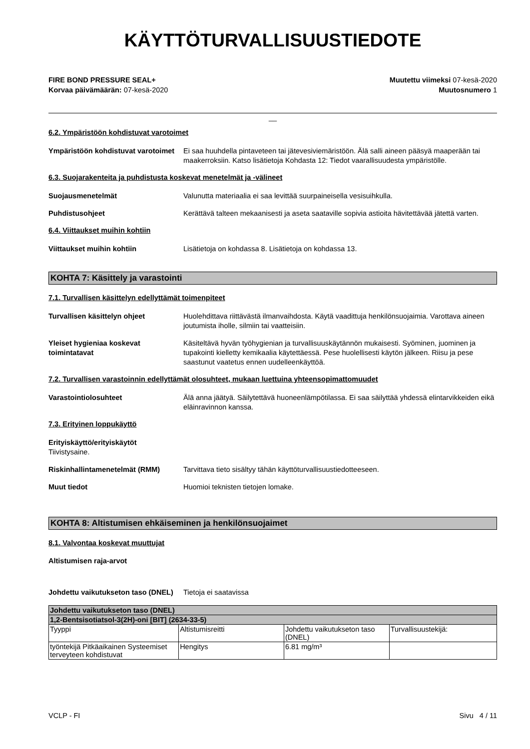KÄYTTÖTURVALLISUUSTIEDOTE
FIRE BOND PRESSURE SEAL+
Korvaa päivämäärän: 07-kesä-2020
Muutettu viimeksi 07-kesä-2020
Muutosnumero 1
__
6.2. Ympäristöön kohdistuvat varotoimet
Ympäristöön kohdistuvat varotoimet
Ei saa huuhdella pintaveteen tai jätevesiviemäristöön. Älä salli aineen pääsyä maaperään tai maakerroksiin. Katso lisätietoja Kohdasta 12: Tiedot vaarallisuudesta ympäristölle.
6.3. Suojarakenteita ja puhdistusta koskevat menetelmät ja -välineet
Suojausmenetelmät Valunutta materiaalia ei saa levittää suurpaineisella vesisuihkulla.
Puhdistusohjeet Kerättävä talteen mekaanisesti ja aseta saataville sopivia astioita hävitettävää jätettä varten.
6.4. Viittaukset muihin kohtiin
Viittaukset muihin kohtiin Lisätietoja on kohdassa 8. Lisätietoja on kohdassa 13.
KOHTA 7: Käsittely ja varastointi
7.1. Turvallisen käsittelyn edellyttämät toimenpiteet
Turvallisen käsittelyn ohjeet Huolehdittava riittävästä ilmanvaihdosta. Käytä vaadittuja henkilönsuojaimia. Varottava aineen joutumista iholle, silmiin tai vaatteisiin.
Yleiset hygieniaa koskevat toimintatavat
Käsiteltävä hyvän työhygienian ja turvallisuuskäytännön mukaisesti. Syöminen, juominen ja tupakointi kielletty kemikaalia käytettäessä. Pese huolellisesti käytön jälkeen. Riisu ja pese saastunut vaatetus ennen uudelleenkäyttöä.
7.2. Turvallisen varastoinnin edellyttämät olosuhteet, mukaan luettuina yhteensopimattomuudet
Varastointiolosuhteet Älä anna jäätyä. Säilytettävä huoneenlämpötilassa. Ei saa säilyttää yhdessä elintarvikkeiden eikä eläinravinnon kanssa.
7.3. Erityinen loppukäyttö
Erityiskäyttö/erityiskäytöt
Tiivistysaine.
Riskinhallintamenetelmät (RMM) Tarvittava tieto sisältyy tähän käyttöturvallisuustiedotteeseen.
Muut tiedot Huomioi teknisten tietojen lomake.
KOHTA 8: Altistumisen ehkäiseminen ja henkilönsuojaimet
8.1. Valvontaa koskevat muuttujat
Altistumisen raja-arvot
Johdettu vaikutukseton taso (DNEL)
Tietoja ei saatavissa
| Johdettu vaikutukseton taso (DNEL) | | | |
| --- | --- | --- | --- |
| 1,2-Bentsisotiatsol-3(2H)-oni [BIT] (2634-33-5) | | | |
| Tyyppi | Altistumisreitti | Johdettu vaikutukseton taso (DNEL) | Turvallisuustekijä: |
| työntekijä Pitkäaikainen Systeemiset terveyteen kohdistuvat | Hengitys | 6.81 mg/m³ | |
VCLP - FI Sivu 4 / 11